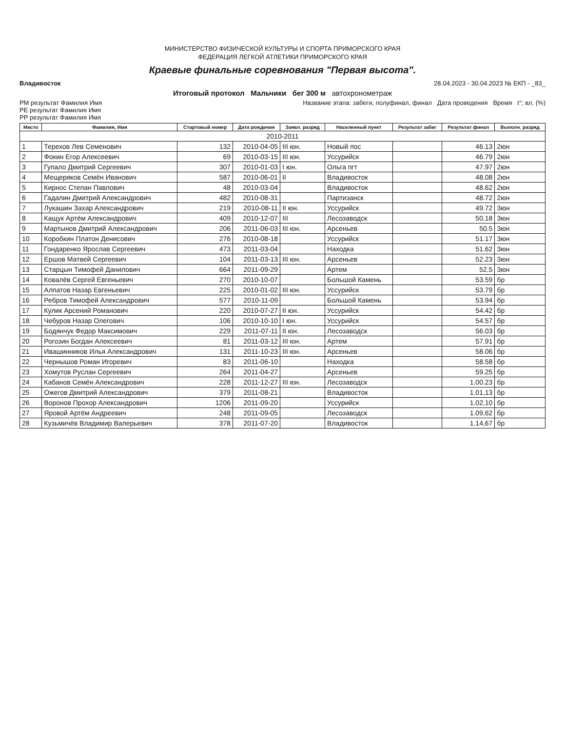МИНИСТЕРСТВО ФИЗИЧЕСКОЙ КУЛЬТУРЫ И СПОРТА ПРИМОРСКОГО КРАЯ
ФЕДЕРАЦИЯ ЛЕГКОЙ АТЛЕТИКИ ПРИМОРСКОГО КРАЯ
Краевые финальные соревнования "Первая высота".
Владивосток 28.04.2023 - 30.04.2023 № ЕКП - _83_
Итоговый протокол Мальчики бег 300 м автохронометраж
РМ результат Фамилия Имя
РЕ результат Фамилия Имя
РР результат Фамилия Имя Название этапа: забеги, полуфинал, финал Дата проведения Время t°; вл. (%)
| Место | Фамилия, Имя | Стартовый номер | Дата рождения | Заявл. разряд | Населенный пункт | Результат забег | Результат финал | Выполн. разряд |
| --- | --- | --- | --- | --- | --- | --- | --- | --- |
| 2010-2011 | | | | | | | | |
| 1 | Терехов Лев Семенович | 132 | 2010-04-05 | III юн. | Новый пос | | 46.13 | 2юн |
| 2 | Фокин Егор Алексеевич | 69 | 2010-03-15 | III юн. | Уссурийск | | 46.79 | 2юн |
| 3 | Гупало Дмитрий Сергеевич | 307 | 2010-01-03 | I юн. | Ольга пгт | | 47.97 | 2юн |
| 4 | Мещеряков Семён Иванович | 587 | 2010-06-01 | II | Владивосток | | 48.08 | 2юн |
| 5 | Кирнос Степан Павлович | 48 | 2010-03-04 | | Владивосток | | 48.62 | 2юн |
| 6 | Гадалин Дмитрий Александрович | 482 | 2010-08-31 | | Партизанск | | 48.72 | 2юн |
| 7 | Лукашин Захар Александрович | 219 | 2010-08-11 | II юн. | Уссурийск | | 49.72 | 3юн |
| 8 | Кащук Артём Александрович | 409 | 2010-12-07 | III | Лесозаводск | | 50.18 | 3юн |
| 9 | Мартынов Дмитрий Александрович | 206 | 2011-06-03 | III юн. | Арсеньев | | 50.5 | 3юн |
| 10 | Коробкин Платон Денисович | 276 | 2010-08-18 | | Уссурийск | | 51.17 | 3юн |
| 11 | Гондаренко Ярослав Сергеевич | 473 | 2011-03-04 | | Находка | | 51.62 | 3юн |
| 12 | Ершов Матвей Сергеевич | 104 | 2011-03-13 | III юн. | Арсеньев | | 52.23 | 3юн |
| 13 | Старцын Тимофей Данилович | 664 | 2011-09-29 | | Артем | | 52.5 | 3юн |
| 14 | Ковалёв Сергей Евгеньевич | 270 | 2010-10-07 | | Большой Камень | | 53.59 | бр |
| 15 | Алпатов Назар Евгеньевич | 225 | 2010-01-02 | III юн. | Уссурийск | | 53.79 | бр |
| 16 | Ребров Тимофей Александрович | 577 | 2010-11-09 | | Большой Камень | | 53.94 | бр |
| 17 | Кулик Арсений Романович | 220 | 2010-07-27 | II юн. | Уссурийск | | 54.42 | бр |
| 18 | Чебуров Назар Олегович | 106 | 2010-10-10 | I юн. | Уссурийск | | 54.57 | бр |
| 19 | Бодянчук Федор Максимович | 229 | 2011-07-11 | II юн. | Лесозаводск | | 56.03 | бр |
| 20 | Рогозин Богдан Алексеевич | 81 | 2011-03-12 | III юн. | Артем | | 57.91 | бр |
| 21 | Ивашинников Илья Александрович | 131 | 2011-10-23 | III юн. | Арсеньев | | 58.06 | бр |
| 22 | Чернышов Роман Игоревич | 83 | 2011-06-10 | | Находка | | 58.58 | бр |
| 23 | Хомутов Руслан Сергеевич | 264 | 2011-04-27 | | Арсеньев | | 59.25 | бр |
| 24 | Кабанов Семён Александрович | 228 | 2011-12-27 | III юн. | Лесозаводск | | 1.00.23 | бр |
| 25 | Ожегов Дмитрий Александрович | 379 | 2011-08-21 | | Владивосток | | 1.01,13 | бр |
| 26 | Воронов Прохор Александрович | 1206 | 2011-09-20 | | Уссурийск | | 1.02,10 | бр |
| 27 | Яровой Артём Андреевич | 248 | 2011-09-05 | | Лесозаводск | | 1.09,62 | бр |
| 28 | Кузьмичёв Владимир Валерьевич | 378 | 2011-07-20 | | Владивосток | | 1.14,67 | бр |